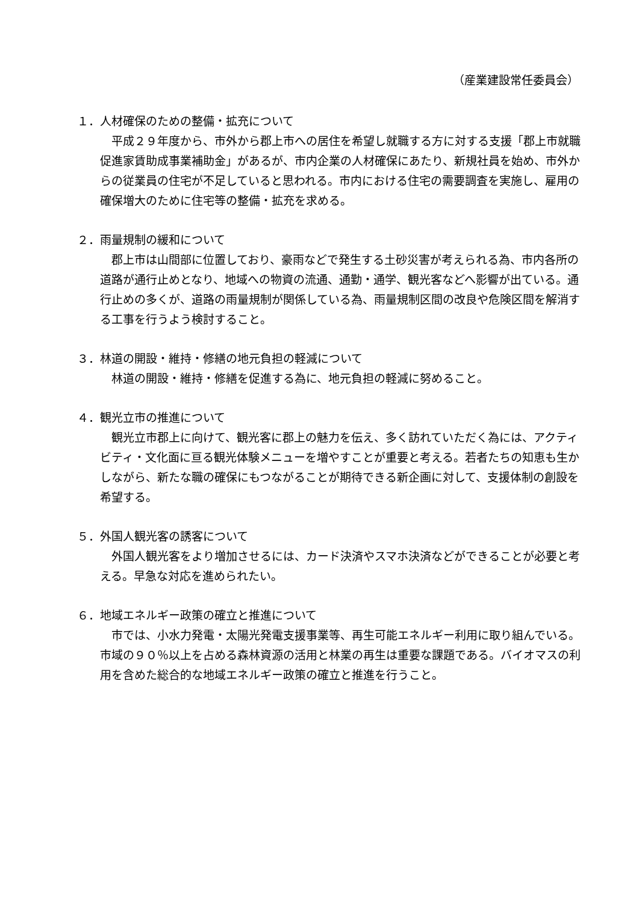（産業建設常任委員会）
１．人材確保のための整備・拡充について
平成２９年度から、市外から郡上市への居住を希望し就職する方に対する支援「郡上市就職促進家賃助成事業補助金」があるが、市内企業の人材確保にあたり、新規社員を始め、市外からの従業員の住宅が不足していると思われる。市内における住宅の需要調査を実施し、雇用の確保増大のために住宅等の整備・拡充を求める。
２．雨量規制の緩和について
郡上市は山間部に位置しており、豪雨などで発生する土砂災害が考えられる為、市内各所の道路が通行止めとなり、地域への物資の流通、通勤・通学、観光客などへ影響が出ている。通行止めの多くが、道路の雨量規制が関係している為、雨量規制区間の改良や危険区間を解消する工事を行うよう検討すること。
３．林道の開設・維持・修繕の地元負担の軽減について
林道の開設・維持・修繕を促進する為に、地元負担の軽減に努めること。
４．観光立市の推進について
観光立市郡上に向けて、観光客に郡上の魅力を伝え、多く訪れていただく為には、アクティビティ・文化面に亘る観光体験メニューを増やすことが重要と考える。若者たちの知恵も生かしながら、新たな職の確保にもつながることが期待できる新企画に対して、支援体制の創設を希望する。
５．外国人観光客の誘客について
外国人観光客をより増加させるには、カード決済やスマホ決済などができることが必要と考える。早急な対応を進められたい。
６．地域エネルギー政策の確立と推進について
市では、小水力発電・太陽光発電支援事業等、再生可能エネルギー利用に取り組んでいる。市域の９０％以上を占める森林資源の活用と林業の再生は重要な課題である。バイオマスの利用を含めた総合的な地域エネルギー政策の確立と推進を行うこと。